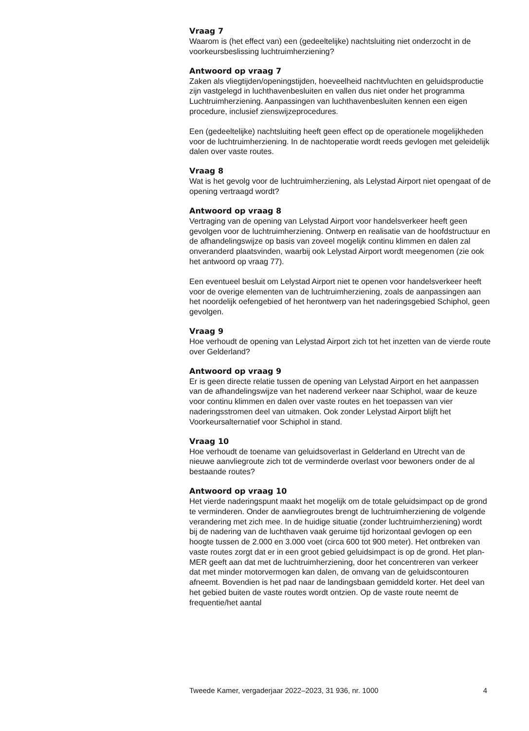Vraag 7
Waarom is (het effect van) een (gedeeltelijke) nachtsluiting niet onder­zocht in de voorkeursbeslissing luchtruimherziening?
Antwoord op vraag 7
Zaken als vliegtijden/openingstijden, hoeveelheid nachtvluchten en geluidsproductie zijn vastgelegd in luchthavenbesluiten en vallen dus niet onder het programma Luchtruimherziening. Aanpassingen van luchtha­venbesluiten kennen een eigen procedure, inclusief zienswijzeprocedures.
Een (gedeeltelijke) nachtsluiting heeft geen effect op de operationele mogelijkheden voor de luchtruimherziening. In de nachtoperatie wordt reeds gevlogen met geleidelijk dalen over vaste routes.
Vraag 8
Wat is het gevolg voor de luchtruimherziening, als Lelystad Airport niet opengaat of de opening vertraagd wordt?
Antwoord op vraag 8
Vertraging van de opening van Lelystad Airport voor handelsverkeer heeft geen gevolgen voor de luchtruimherziening. Ontwerp en realisatie van de hoofdstructuur en de afhandelingswijze op basis van zoveel mogelijk continu klimmen en dalen zal onveranderd plaatsvinden, waarbij ook Lelystad Airport wordt meegenomen (zie ook het antwoord op vraag 77).
Een eventueel besluit om Lelystad Airport niet te openen voor handels­verkeer heeft voor de overige elementen van de luchtruimherziening, zoals de aanpassingen aan het noordelijk oefengebied of het herontwerp van het naderingsgebied Schiphol, geen gevolgen.
Vraag 9
Hoe verhoudt de opening van Lelystad Airport zich tot het inzetten van de vierde route over Gelderland?
Antwoord op vraag 9
Er is geen directe relatie tussen de opening van Lelystad Airport en het aanpassen van de afhandelingswijze van het naderend verkeer naar Schiphol, waar de keuze voor continu klimmen en dalen over vaste routes en het toepassen van vier naderingsstromen deel van uitmaken. Ook zonder Lelystad Airport blijft het Voorkeursalternatief voor Schiphol in stand.
Vraag 10
Hoe verhoudt de toename van geluidsoverlast in Gelderland en Utrecht van de nieuwe aanvliegroute zich tot de verminderde overlast voor bewoners onder de al bestaande routes?
Antwoord op vraag 10
Het vierde naderingspunt maakt het mogelijk om de totale geluidsimpact op de grond te verminderen. Onder de aanvliegroutes brengt de lucht­ruimherziening de volgende verandering met zich mee. In de huidige situatie (zonder luchtruimherziening) wordt bij de nadering van de luchthaven vaak geruime tijd horizontaal gevlogen op een hoogte tussen de 2.000 en 3.000 voet (circa 600 tot 900 meter). Het ontbreken van vaste routes zorgt dat er in een groot gebied geluidsimpact is op de grond. Het plan-MER geeft aan dat met de luchtruimherziening, door het concen­treren van verkeer dat met minder motorvermogen kan dalen, de omvang van de geluidscontouren afneemt. Bovendien is het pad naar de landingsbaan gemiddeld korter. Het deel van het gebied buiten de vaste routes wordt ontzien. Op de vaste route neemt de frequentie/het aantal
Tweede Kamer, vergaderjaar 2022–2023, 31 936, nr. 1000 4